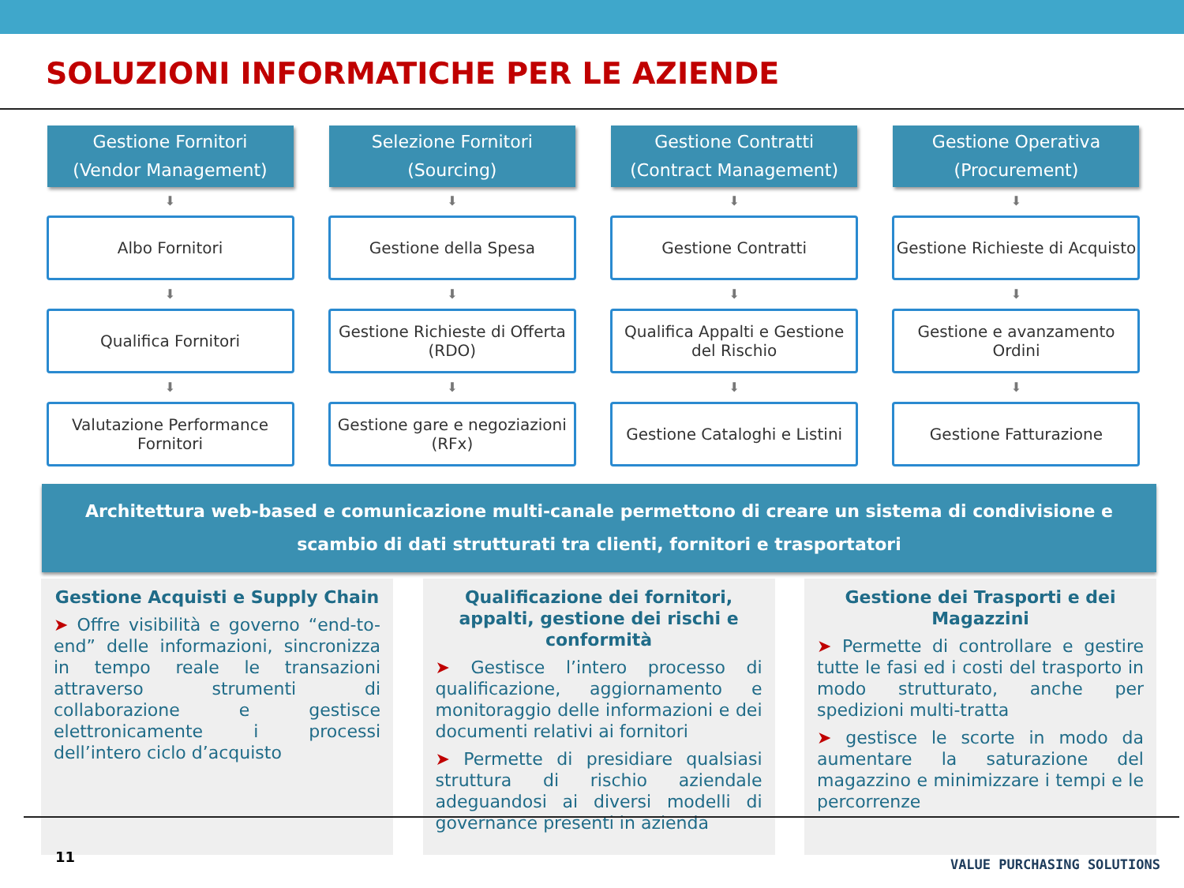SOLUZIONI INFORMATICHE PER LE AZIENDE
Gestione Fornitori
(Vendor Management)
⬇
Albo Fornitori
⬇
Qualifica Fornitori
⬇
Valutazione Performance Fornitori
Selezione Fornitori
(Sourcing)
⬇
Gestione della Spesa
⬇
Gestione Richieste di Offerta (RDO)
⬇
Gestione gare e negoziazioni (RFx)
Gestione Contratti
(Contract Management)
⬇
Gestione Contratti
⬇
Qualifica Appalti e Gestione del Rischio
⬇
Gestione Cataloghi e Listini
Gestione Operativa
(Procurement)
⬇
Gestione Richieste di Acquisto
⬇
Gestione e avanzamento Ordini
⬇
Gestione Fatturazione
Architettura web-based e comunicazione multi-canale permettono di creare un sistema di condivisione e scambio di dati strutturati tra clienti, fornitori e trasportatori
Gestione Acquisti e Supply Chain
➤ Offre visibilità e governo “end-to-end” delle informazioni, sincronizza in tempo reale le transazioni attraverso strumenti di collaborazione e gestisce elettronicamente i processi dell’intero ciclo d’acquisto
Qualificazione dei fornitori, appalti, gestione dei rischi e conformità
➤ Gestisce l’intero processo di qualificazione, aggiornamento e monitoraggio delle informazioni e dei documenti relativi ai fornitori
➤ Permette di presidiare qualsiasi struttura di rischio aziendale adeguandosi ai diversi modelli di governance presenti in azienda
Gestione dei Trasporti e dei Magazzini
➤ Permette di controllare e gestire tutte le fasi ed i costi del trasporto in modo strutturato, anche per spedizioni multi-tratta
➤ gestisce le scorte in modo da aumentare la saturazione del magazzino e minimizzare i tempi e le percorrenze
11 VALUE PURCHASING SOLUTIONS